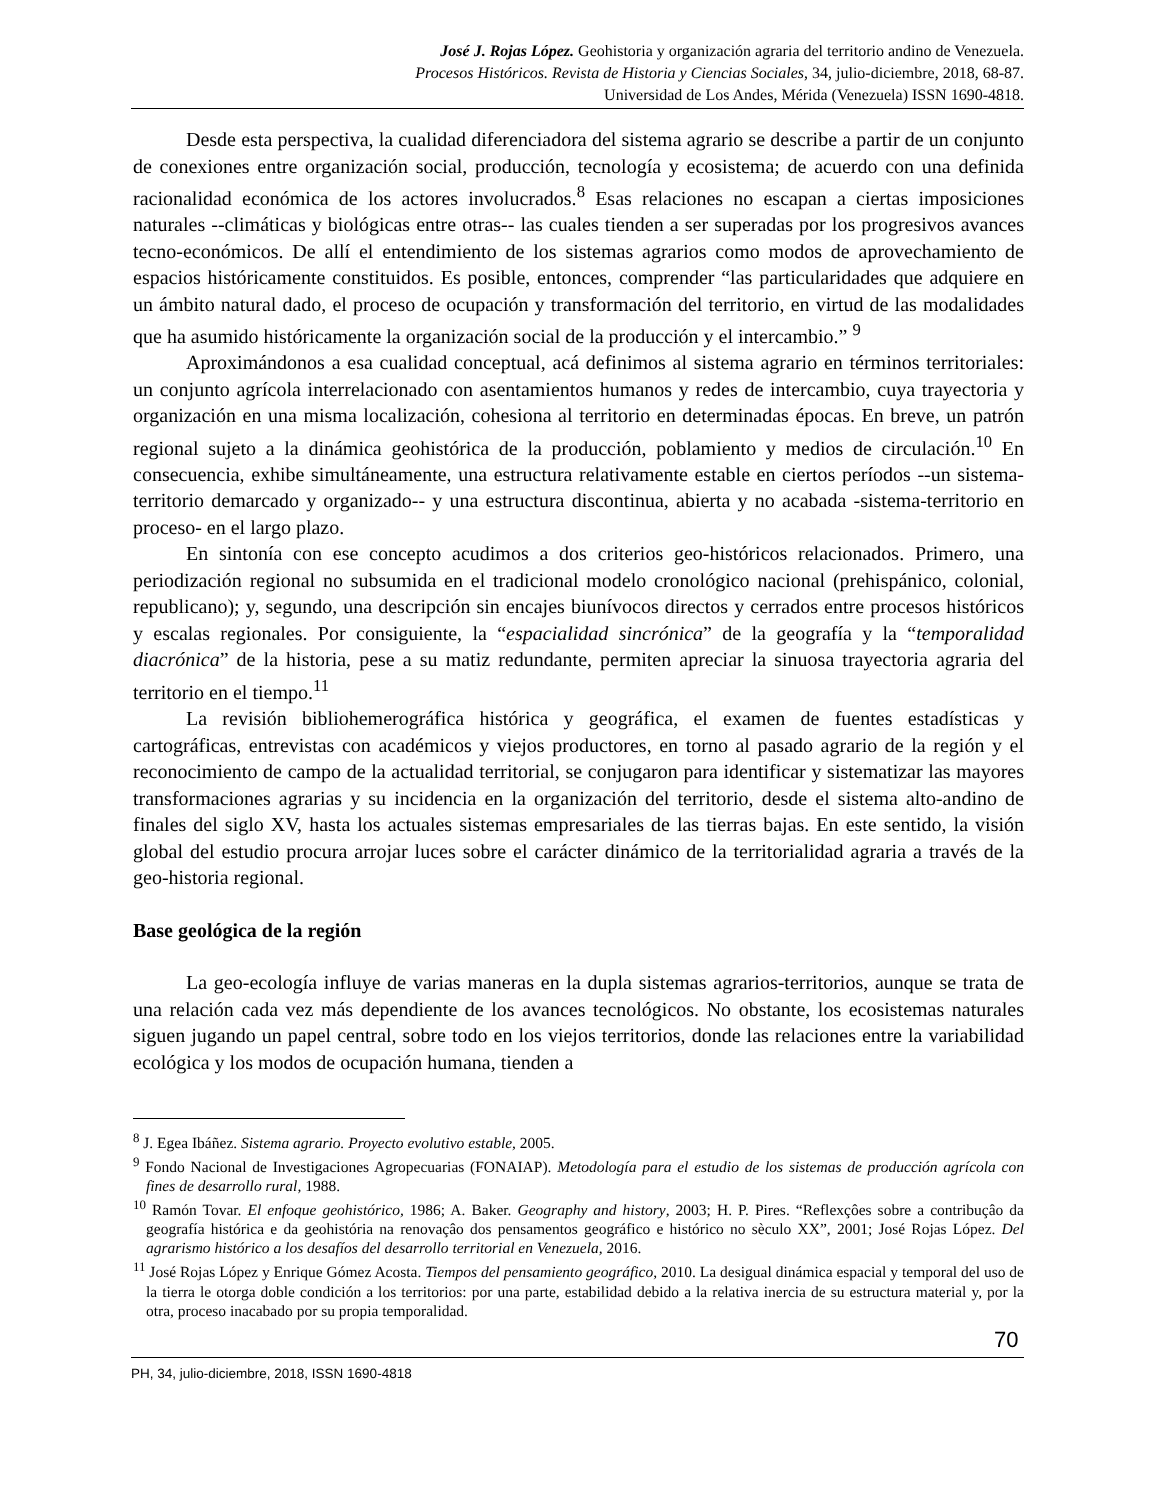José J. Rojas López. Geohistoria y organización agraria del territorio andino de Venezuela.
Procesos Históricos. Revista de Historia y Ciencias Sociales, 34, julio-diciembre, 2018, 68-87.
Universidad de Los Andes, Mérida (Venezuela) ISSN 1690-4818.
Desde esta perspectiva, la cualidad diferenciadora del sistema agrario se describe a partir de un conjunto de conexiones entre organización social, producción, tecnología y ecosistema; de acuerdo con una definida racionalidad económica de los actores involucrados.<sup>8</sup> Esas relaciones no escapan a ciertas imposiciones naturales --climáticas y biológicas entre otras-- las cuales tienden a ser superadas por los progresivos avances tecno-económicos. De allí el entendimiento de los sistemas agrarios como modos de aprovechamiento de espacios históricamente constituidos. Es posible, entonces, comprender “las particularidades que adquiere en un ámbito natural dado, el proceso de ocupación y transformación del territorio, en virtud de las modalidades que ha asumido históricamente la organización social de la producción y el intercambio.” <sup>9</sup>
Aproximándonos a esa cualidad conceptual, acá definimos al sistema agrario en términos territoriales: un conjunto agrícola interrelacionado con asentamientos humanos y redes de intercambio, cuya trayectoria y organización en una misma localización, cohesiona al territorio en determinadas épocas. En breve, un patrón regional sujeto a la dinámica geohistórica de la producción, poblamiento y medios de circulación.<sup>10</sup> En consecuencia, exhibe simultáneamente, una estructura relativamente estable en ciertos períodos --un sistema-territorio demarcado y organizado-- y una estructura discontinua, abierta y no acabada -sistema-territorio en proceso- en el largo plazo.
En sintonía con ese concepto acudimos a dos criterios geo-históricos relacionados. Primero, una periodización regional no subsumida en el tradicional modelo cronológico nacional (prehispánico, colonial, republicano); y, segundo, una descripción sin encajes biunívocos directos y cerrados entre procesos históricos y escalas regionales. Por consiguiente, la “espacialidad sincrónica” de la geografía y la “temporalidad diacrónica” de la historia, pese a su matiz redundante, permiten apreciar la sinuosa trayectoria agraria del territorio en el tiempo.<sup>11</sup>
La revisión bibliohemerográfica histórica y geográfica, el examen de fuentes estadísticas y cartográficas, entrevistas con académicos y viejos productores, en torno al pasado agrario de la región y el reconocimiento de campo de la actualidad territorial, se conjugaron para identificar y sistematizar las mayores transformaciones agrarias y su incidencia en la organización del territorio, desde el sistema alto-andino de finales del siglo XV, hasta los actuales sistemas empresariales de las tierras bajas. En este sentido, la visión global del estudio procura arrojar luces sobre el carácter dinámico de la territorialidad agraria a través de la geo-historia regional.
Base geológica de la región
La geo-ecología influye de varias maneras en la dupla sistemas agrarios-territorios, aunque se trata de una relación cada vez más dependiente de los avances tecnológicos. No obstante, los ecosistemas naturales siguen jugando un papel central, sobre todo en los viejos territorios, donde las relaciones entre la variabilidad ecológica y los modos de ocupación humana, tienden a
<sup>8</sup> J. Egea Ibáñez. Sistema agrario. Proyecto evolutivo estable, 2005.
<sup>9</sup> Fondo Nacional de Investigaciones Agropecuarias (FONAIAP). Metodología para el estudio de los sistemas de producción agrícola con fines de desarrollo rural, 1988.
<sup>10</sup> Ramón Tovar. El enfoque geohistórico, 1986; A. Baker. Geography and history, 2003; H. P. Pires. “Reflexçôes sobre a contribuçâo da geografía histórica e da geohistória na renovaçâo dos pensamentos geográfico e histórico no sèculo XX”, 2001; José Rojas López. Del agrarismo histórico a los desafíos del desarrollo territorial en Venezuela, 2016.
<sup>11</sup> José Rojas López y Enrique Gómez Acosta. Tiempos del pensamiento geográfico, 2010. La desigual dinámica espacial y temporal del uso de la tierra le otorga doble condición a los territorios: por una parte, estabilidad debido a la relativa inercia de su estructura material y, por la otra, proceso inacabado por su propia temporalidad.
70
PH, 34, julio-diciembre, 2018, ISSN 1690-4818